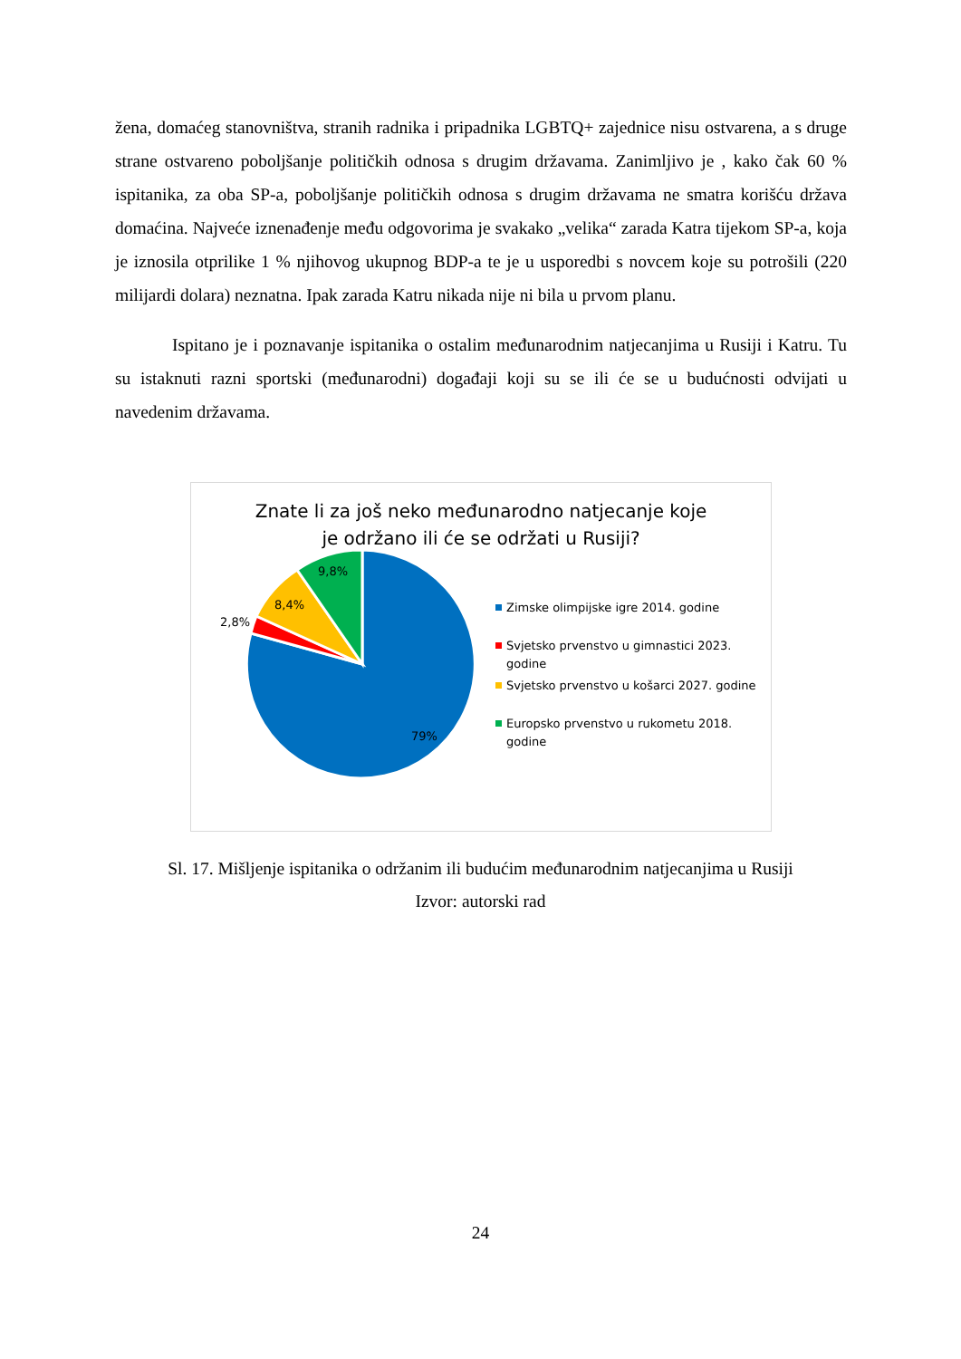žena, domaćeg stanovništva, stranih radnika i pripadnika LGBTQ+ zajednice nisu ostvarena, a s druge strane ostvareno poboljšanje političkih odnosa s drugim državama. Zanimljivo je , kako čak 60 % ispitanika, za oba SP-a, poboljšanje političkih odnosa s drugim državama ne smatra korišću država domaćina. Najveće iznenađenje među odgovorima je svakako „velika“ zarada Katra tijekom SP-a, koja je iznosila otprilike 1 % njihovog ukupnog BDP-a te je u usporedbi s novcem koje su potrošili (220 milijardi dolara) neznatna. Ipak zarada Katru nikada nije ni bila u prvom planu.
Ispitano je i poznavanje ispitanika o ostalim međunarodnim natjecanjima u Rusiji i Katru. Tu su istaknuti razni sportski (međunarodni) događaji koji su se ili će se u budućnosti odvijati u navedenim državama.
Znate li za još neko međunarodno natjecanje koje
je održano ili će se održati u Rusiji?
9,8%
8,4%
2,8%
79%
Zimske olimpijske igre 2014. godine
Svjetsko prvenstvo u gimnastici 2023. godine
Svjetsko prvenstvo u košarci 2027. godine
Europsko prvenstvo u rukometu 2018. godine
Sl. 17. Mišljenje ispitanika o održanim ili budućim međunarodnim natjecanjima u Rusiji
Izvor: autorski rad
24